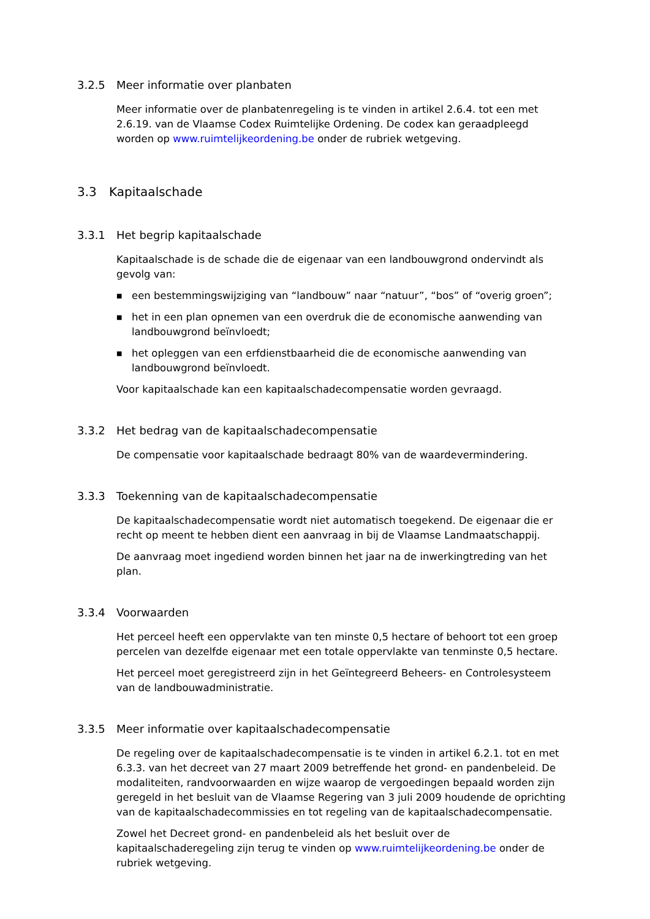3.2.5 Meer informatie over planbaten
Meer informatie over de planbatenregeling is te vinden in artikel 2.6.4. tot een met 2.6.19. van de Vlaamse Codex Ruimtelijke Ordening. De codex kan geraadpleegd worden op www.ruimtelijkeordening.be onder de rubriek wetgeving.
3.3 Kapitaalschade
3.3.1 Het begrip kapitaalschade
Kapitaalschade is de schade die de eigenaar van een landbouwgrond ondervindt als gevolg van:
■ een bestemmingswijziging van “landbouw” naar “natuur”, “bos” of “overig groen”;
■ het in een plan opnemen van een overdruk die de economische aanwending van landbouwgrond beïnvloedt;
■ het opleggen van een erfdienstbaarheid die de economische aanwending van landbouwgrond beïnvloedt.
Voor kapitaalschade kan een kapitaalschadecompensatie worden gevraagd.
3.3.2 Het bedrag van de kapitaalschadecompensatie
De compensatie voor kapitaalschade bedraagt 80% van de waardevermindering.
3.3.3 Toekenning van de kapitaalschadecompensatie
De kapitaalschadecompensatie wordt niet automatisch toegekend. De eigenaar die er recht op meent te hebben dient een aanvraag in bij de Vlaamse Landmaatschappij.
De aanvraag moet ingediend worden binnen het jaar na de inwerkingtreding van het plan.
3.3.4 Voorwaarden
Het perceel heeft een oppervlakte van ten minste 0,5 hectare of behoort tot een groep percelen van dezelfde eigenaar met een totale oppervlakte van tenminste 0,5 hectare.
Het perceel moet geregistreerd zijn in het Geïntegreerd Beheers- en Controlesysteem van de landbouwadministratie.
3.3.5 Meer informatie over kapitaalschadecompensatie
De regeling over de kapitaalschadecompensatie is te vinden in artikel 6.2.1. tot en met 6.3.3. van het decreet van 27 maart 2009 betreffende het grond- en pandenbeleid. De modaliteiten, randvoorwaarden en wijze waarop de vergoedingen bepaald worden zijn geregeld in het besluit van de Vlaamse Regering van 3 juli 2009 houdende de oprichting van de kapitaalschadecommissies en tot regeling van de kapitaalschadecompensatie.
Zowel het Decreet grond- en pandenbeleid als het besluit over de kapitaalschaderegeling zijn terug te vinden op www.ruimtelijkeordening.be onder de rubriek wetgeving.